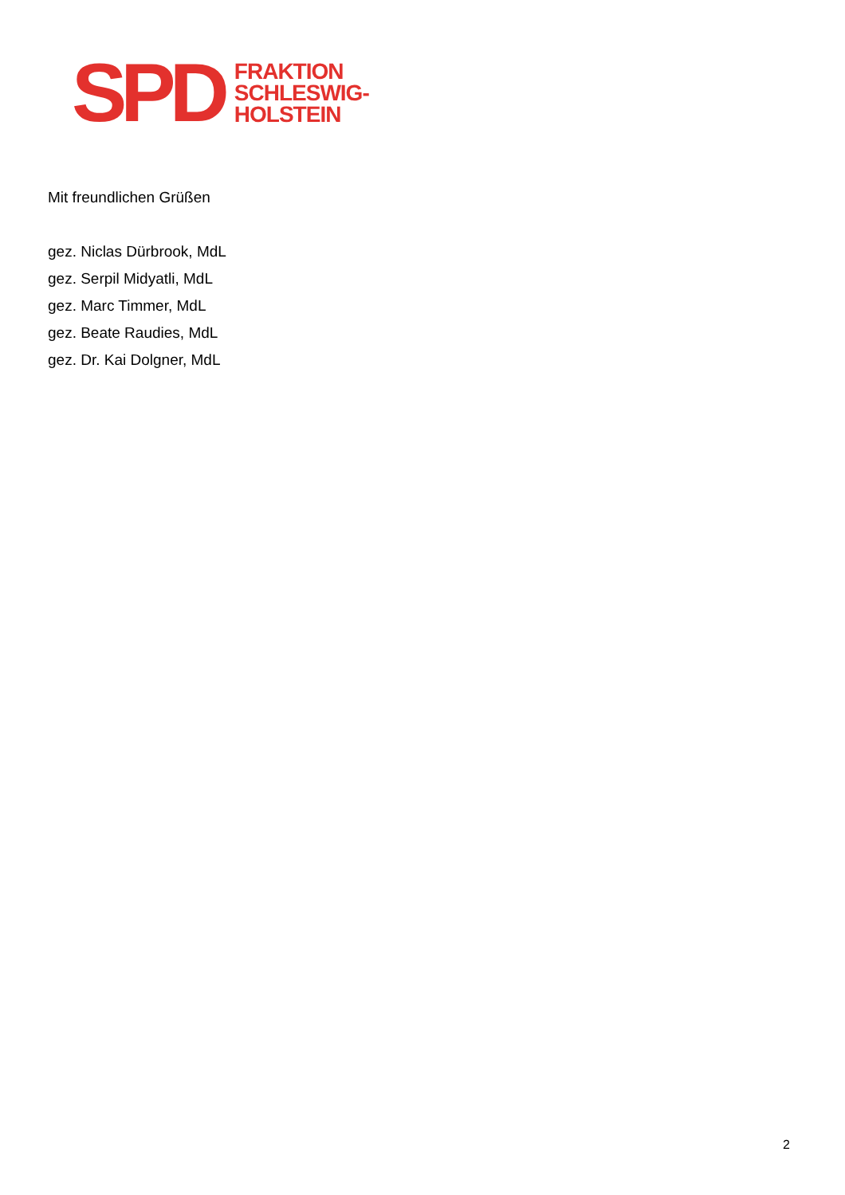SPD
FRAKTION
SCHLESWIG-
HOLSTEIN
Mit freundlichen Grüßen
gez. Niclas Dürbrook, MdL
gez. Serpil Midyatli, MdL
gez. Marc Timmer, MdL
gez. Beate Raudies, MdL
gez. Dr. Kai Dolgner, MdL
2